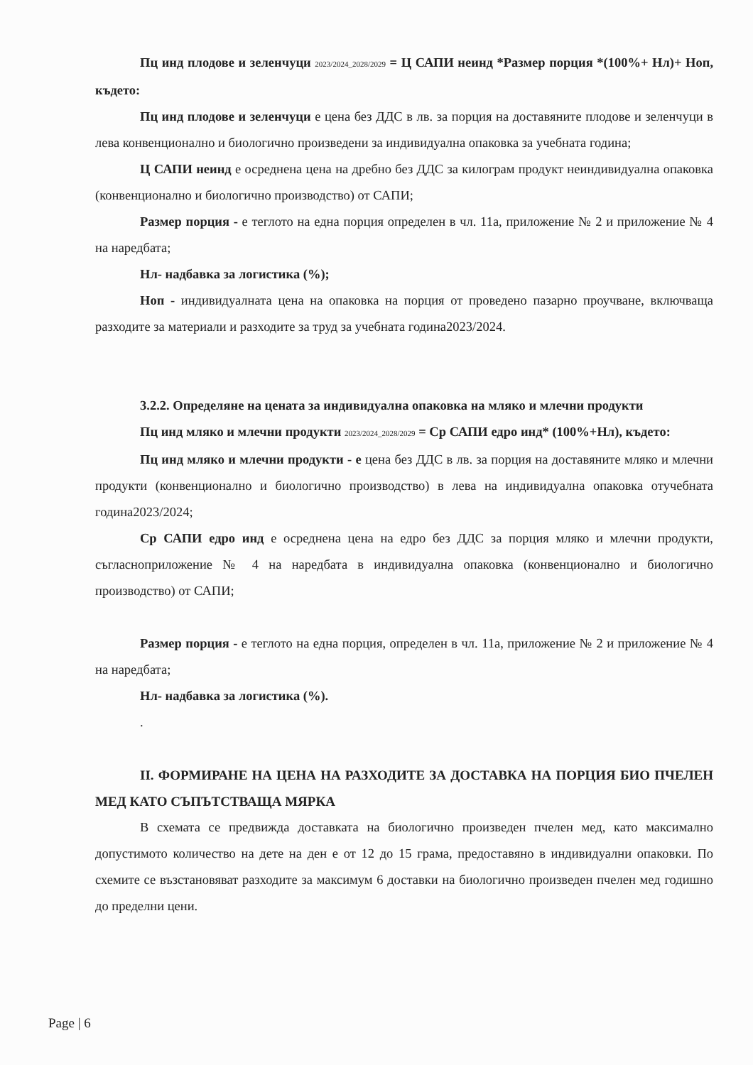Пц инд плодове и зеленчуци 2023/2024_2028/2029 = Ц САПИ неинд *Размер порция *(100%+ Нл)+ Ноп, където:
Пц инд плодове и зеленчуци е цена без ДДС в лв. за порция на доставяните плодове и зеленчуци в лева конвенционално и биологично произведени за индивидуална опаковка за учебната година;
Ц САПИ неинд е осреднена цена на дребно без ДДС за килограм продукт неиндивидуална опаковка (конвенционално и биологично производство) от САПИ;
Размер порция - е теглото на една порция определен в чл. 11а, приложение № 2 и приложение № 4 на наредбата;
Нл- надбавка за логистика (%);
Ноп - индивидуалната цена на опаковка на порция от проведено пазарно проучване, включваща разходите за материали и разходите за труд за учебната година2023/2024.
3.2.2. Определяне на цената за индивидуална опаковка на мляко и млечни продукти
Пц инд мляко и млечни продукти 2023/2024_2028/2029 = Ср САПИ едро инд* (100%+Нл), където:
Пц инд мляко и млечни продукти - е цена без ДДС в лв. за порция на доставяните мляко и млечни продукти (конвенционално и биологично производство) в лева на индивидуална опаковка отучебната година2023/2024;
Ср САПИ едро инд е осреднена цена на едро без ДДС за порция мляко и млечни продукти, съгласноприложение № 4 на наредбата в индивидуална опаковка (конвенционално и биологично производство) от САПИ;
Размер порция - е теглото на една порция, определен в чл. 11а, приложение № 2 и приложение № 4 на наредбата;
Нл- надбавка за логистика (%).
.
II. ФОРМИРАНЕ НА ЦЕНА НА РАЗХОДИТЕ ЗА ДОСТАВКА НА ПОРЦИЯ БИО ПЧЕЛЕН МЕД КАТО СЪПЪТСТВАЩА МЯРКА
В схемата се предвижда доставката на биологично произведен пчелен мед, като максимално допустимото количество на дете на ден е от 12 до 15 грама, предоставяно в индивидуални опаковки. По схемите се възстановяват разходите за максимум 6 доставки на биологично произведен пчелен мед годишно до пределни цени.
Page | 6